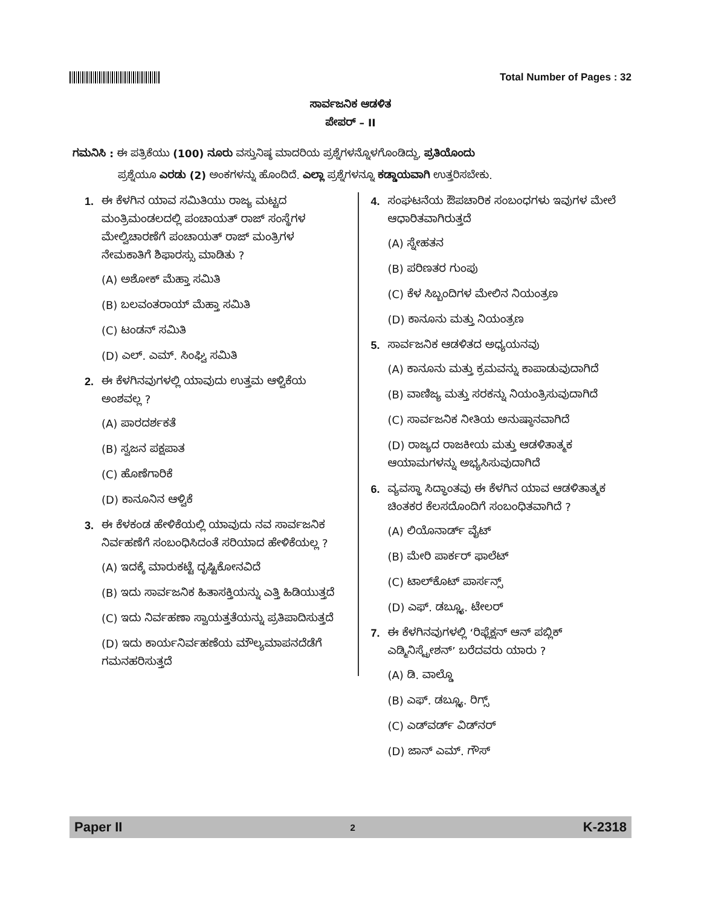Total Number of Pages : 32
ಸಾರ್ವಜನಿಕ ಆಡಳಿತ
ಪೇಪರ್ – II
ಗಮನಿಸಿ : ಈ ಪತ್ರಿಕೆಯು (100) ನೂರು ವಸ್ತುನಿಷ್ಠ ಮಾದರಿಯ ಪ್ರಶ್ನೆಗಳನ್ನೊಳಗೊಂಡಿದ್ದು, ಪ್ರತಿಯೊಂದು
ಪ್ರಶ್ನೆಯೂ ಎರಡು (2) ಅಂಕಗಳನ್ನು ಹೊಂದಿದೆ. ಎಲ್ಲಾ ಪ್ರಶ್ನೆಗಳನ್ನೂ ಕಡ್ಡಾಯವಾಗಿ ಉತ್ತರಿಸಬೇಕು.
1. ಈ ಕೆಳಗಿನ ಯಾವ ಸಮಿತಿಯು ರಾಜ್ಯ ಮಟ್ಟದ ಮಂತ್ರಿಮಂಡಲದಲ್ಲಿ ಪಂಚಾಯತ್ ರಾಜ್ ಸಂಸ್ಥೆಗಳ ಮೇಲ್ವಿಚಾರಣೆಗೆ ಪಂಚಾಯತ್ ರಾಜ್ ಮಂತ್ರಿಗಳ ನೇಮಕಾತಿಗೆ ಶಿಫಾರಸ್ಸು ಮಾಡಿತು ?
(A) ಅಶೋಕ್ ಮೆಹ್ತಾ ಸಮಿತಿ
(B) ಬಲವಂತರಾಯ್ ಮೆಹ್ತಾ ಸಮಿತಿ
(C) ಟಂಡನ್ ಸಮಿತಿ
(D) ಎಲ್. ಎಮ್. ಸಿಂಘ್ವಿ ಸಮಿತಿ
2. ಈ ಕೆಳಗಿನವುಗಳಲ್ಲಿ ಯಾವುದು ಉತ್ತಮ ಆಳ್ವಿಕೆಯ ಅಂಶವಲ್ಲ ?
(A) ಪಾರದರ್ಶಕತೆ
(B) ಸ್ವಜನ ಪಕ್ಷಪಾತ
(C) ಹೊಣೆಗಾರಿಕೆ
(D) ಕಾನೂನಿನ ಆಳ್ವಿಕೆ
3. ಈ ಕೆಳಕಂಡ ಹೇಳಿಕೆಯಲ್ಲಿ ಯಾವುದು ನವ ಸಾರ್ವಜನಿಕ ನಿರ್ವಹಣೆಗೆ ಸಂಬಂಧಿಸಿದಂತೆ ಸರಿಯಾದ ಹೇಳಿಕೆಯಲ್ಲ ?
(A) ಇದಕ್ಕೆ ಮಾರುಕಟ್ಟೆ ದೃಷ್ಟಿಕೋನವಿದೆ
(B) ಇದು ಸಾರ್ವಜನಿಕ ಹಿತಾಸಕ್ತಿಯನ್ನು ಎತ್ತಿ ಹಿಡಿಯುತ್ತದೆ
(C) ಇದು ನಿರ್ವಹಣಾ ಸ್ವಾಯತ್ತತೆಯನ್ನು ಪ್ರತಿಪಾದಿಸುತ್ತದೆ
(D) ಇದು ಕಾರ್ಯನಿರ್ವಹಣೆಯ ಮೌಲ್ಯಮಾಪನದೆಡೆಗೆ ಗಮನಹರಿಸುತ್ತದೆ
4. ಸಂಘಟನೆಯ ಔಪಚಾರಿಕ ಸಂಬಂಧಗಳು ಇವುಗಳ ಮೇಲೆ ಆಧಾರಿತವಾಗಿರುತ್ತದೆ
(A) ಸ್ನೇಹತನ
(B) ಪರಿಣತರ ಗುಂಪು
(C) ಕೆಳ ಸಿಬ್ಬಂದಿಗಳ ಮೇಲಿನ ನಿಯಂತ್ರಣ
(D) ಕಾನೂನು ಮತ್ತು ನಿಯಂತ್ರಣ
5. ಸಾರ್ವಜನಿಕ ಆಡಳಿತದ ಅಧ್ಯಯನವು
(A) ಕಾನೂನು ಮತ್ತು ಕ್ರಮವನ್ನು ಕಾಪಾಡುವುದಾಗಿದೆ
(B) ವಾಣಿಜ್ಯ ಮತ್ತು ಸರಕನ್ನು ನಿಯಂತ್ರಿಸುವುದಾಗಿದೆ
(C) ಸಾರ್ವಜನಿಕ ನೀತಿಯ ಅನುಷ್ಠಾನವಾಗಿದೆ
(D) ರಾಜ್ಯದ ರಾಜಕೀಯ ಮತ್ತು ಆಡಳಿತಾತ್ಮಕ ಆಯಾಮಗಳನ್ನು ಅಭ್ಯಸಿಸುವುದಾಗಿದೆ
6. ವ್ಯವಸ್ಥಾ ಸಿದ್ಧಾಂತವು ಈ ಕೆಳಗಿನ ಯಾವ ಆಡಳಿತಾತ್ಮಕ ಚಿಂತಕರ ಕೆಲಸದೊಂದಿಗೆ ಸಂಬಂಧಿತವಾಗಿದೆ ?
(A) ಲಿಯೊನಾರ್ಡ್ ವೈಟ್
(B) ಮೇರಿ ಪಾರ್ಕರ್ ಫಾಲೆಟ್
(C) ಟಾಲ್‌ಕೊಟ್ ಪಾರ್ಸನ್ಸ್
(D) ಎಫ್. ಡಬ್ಲ್ಯೂ. ಟೇಲರ್
7. ಈ ಕೆಳಗಿನವುಗಳಲ್ಲಿ ‘ರಿಫ್ಲೆಕ್ಷನ್ ಆನ್ ಪಬ್ಲಿಕ್ ಎಡ್ಮಿನಿಸ್ಟ್ರೇಶನ್’ ಬರೆದವರು ಯಾರು ?
(A) ಡಿ. ವಾಲ್ಡೊ
(B) ಎಫ್. ಡಬ್ಲ್ಯೂ. ರಿಗ್ಸ್
(C) ಎಡ್‌ವರ್ಡ್ ವಿಡ್‌ನರ್
(D) ಜಾನ್ ಎಮ್. ಗೌಸ್
Paper II 2 K-2318